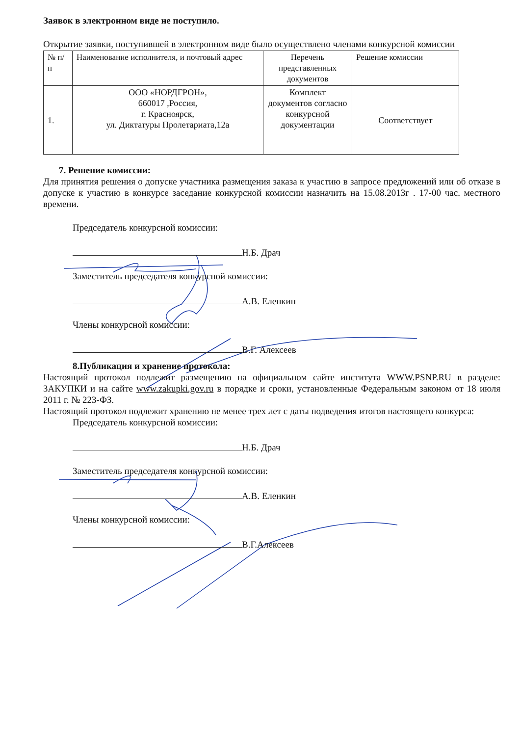Заявок в электронном виде не поступило.
Открытие заявки, поступившей в электронном виде было осуществлено членами конкурсной комиссии
| № п/п | Наименование исполнителя, и почтовый адрес | Перечень представленных документов | Решение комиссии |
| 1. | ООО «НОРДГРОН», 660017 ,Россия, г. Красноярск, ул. Диктатуры Пролетариата,12а | Комплект документов согласно конкурсной документации | Соответствует |
7. Решение комиссии:
Для принятия решения о допуске участника размещения заказа к участию в запросе предложений или об отказе в допуске к участию в конкурсе заседание конкурсной комиссии назначить на 15.08.2013г . 17-00 час. местного времени.
Председатель конкурсной комиссии:
Н.Б. Драч
Заместитель председателя конкурсной комиссии:
А.В. Еленкин
Члены конкурсной комиссии:
В.Г. Алексеев
8.Публикация и хранение протокола:
Настоящий протокол подлежит размещению на официальном сайте института WWW.PSNP.RU в разделе: ЗАКУПКИ и на сайте www.zakupki.gov.ru в порядке и сроки, установленные Федеральным законом от 18 июля 2011 г. № 223-ФЗ.
Настоящий протокол подлежит хранению не менее трех лет с даты подведения итогов настоящего конкурса:
Председатель конкурсной комиссии:
Н.Б. Драч
Заместитель председателя конкурсной комиссии:
А.В. Еленкин
Члены конкурсной комиссии:
В.Г.Алексеев